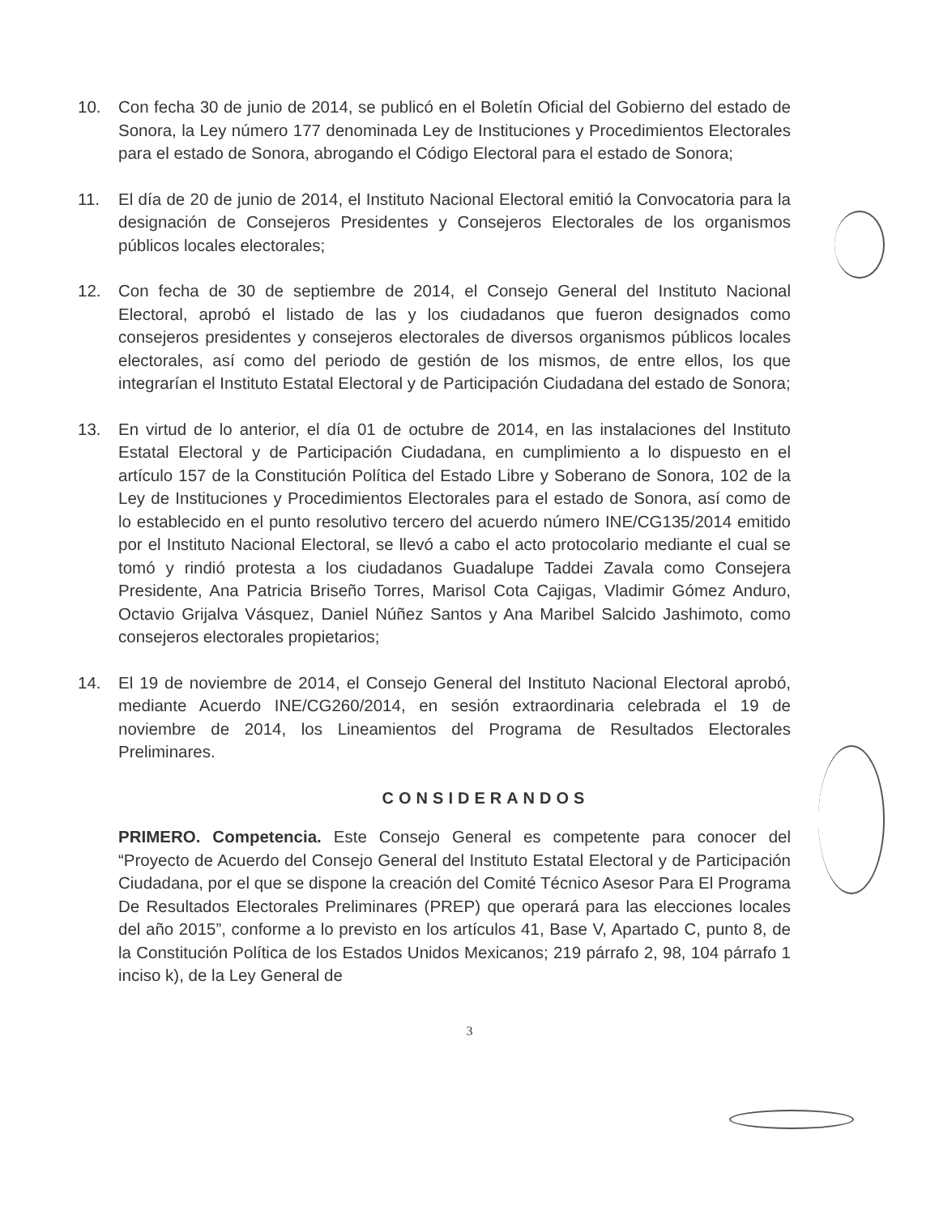10. Con fecha 30 de junio de 2014, se publicó en el Boletín Oficial del Gobierno del estado de Sonora, la Ley número 177 denominada Ley de Instituciones y Procedimientos Electorales para el estado de Sonora, abrogando el Código Electoral para el estado de Sonora;
11. El día de 20 de junio de 2014, el Instituto Nacional Electoral emitió la Convocatoria para la designación de Consejeros Presidentes y Consejeros Electorales de los organismos públicos locales electorales;
12. Con fecha de 30 de septiembre de 2014, el Consejo General del Instituto Nacional Electoral, aprobó el listado de las y los ciudadanos que fueron designados como consejeros presidentes y consejeros electorales de diversos organismos públicos locales electorales, así como del periodo de gestión de los mismos, de entre ellos, los que integrarían el Instituto Estatal Electoral y de Participación Ciudadana del estado de Sonora;
13. En virtud de lo anterior, el día 01 de octubre de 2014, en las instalaciones del Instituto Estatal Electoral y de Participación Ciudadana, en cumplimiento a lo dispuesto en el artículo 157 de la Constitución Política del Estado Libre y Soberano de Sonora, 102 de la Ley de Instituciones y Procedimientos Electorales para el estado de Sonora, así como de lo establecido en el punto resolutivo tercero del acuerdo número INE/CG135/2014 emitido por el Instituto Nacional Electoral, se llevó a cabo el acto protocolario mediante el cual se tomó y rindió protesta a los ciudadanos Guadalupe Taddei Zavala como Consejera Presidente, Ana Patricia Briseño Torres, Marisol Cota Cajigas, Vladimir Gómez Anduro, Octavio Grijalva Vásquez, Daniel Núñez Santos y Ana Maribel Salcido Jashimoto, como consejeros electorales propietarios;
14. El 19 de noviembre de 2014, el Consejo General del Instituto Nacional Electoral aprobó, mediante Acuerdo INE/CG260/2014, en sesión extraordinaria celebrada el 19 de noviembre de 2014, los Lineamientos del Programa de Resultados Electorales Preliminares.
CONSIDERANDOS
PRIMERO. Competencia. Este Consejo General es competente para conocer del “Proyecto de Acuerdo del Consejo General del Instituto Estatal Electoral y de Participación Ciudadana, por el que se dispone la creación del Comité Técnico Asesor Para El Programa De Resultados Electorales Preliminares (PREP) que operará para las elecciones locales del año 2015”, conforme a lo previsto en los artículos 41, Base V, Apartado C, punto 8, de la Constitución Política de los Estados Unidos Mexicanos; 219 párrafo 2, 98, 104 párrafo 1 inciso k), de la Ley General de
3